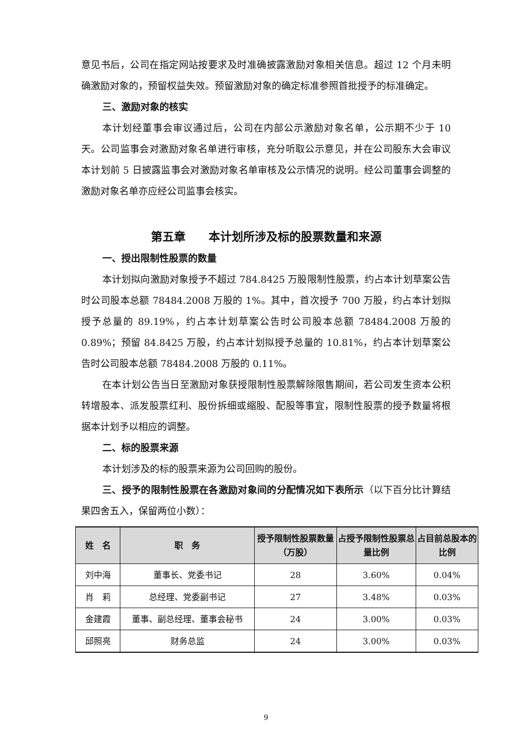意见书后，公司在指定网站按要求及时准确披露激励对象相关信息。超过 12 个月未明确激励对象的，预留权益失效。预留激励对象的确定标准参照首批授予的标准确定。
三、激励对象的核实
本计划经董事会审议通过后，公司在内部公示激励对象名单，公示期不少于 10 天。公司监事会对激励对象名单进行审核，充分听取公示意见，并在公司股东大会审议本计划前 5 日披露监事会对激励对象名单审核及公示情况的说明。经公司董事会调整的激励对象名单亦应经公司监事会核实。
第五章　　本计划所涉及标的股票数量和来源
一、授出限制性股票的数量
本计划拟向激励对象授予不超过 784.8425 万股限制性股票，约占本计划草案公告时公司股本总额 78484.2008 万股的 1%。其中，首次授予 700 万股，约占本计划拟授予总量的 89.19%，约占本计划草案公告时公司股本总额 78484.2008 万股的 0.89%；预留 84.8425 万股，约占本计划拟授予总量的 10.81%，约占本计划草案公告时公司股本总额 78484.2008 万股的 0.11%。
在本计划公告当日至激励对象获授限制性股票解除限售期间，若公司发生资本公积转增股本、派发股票红利、股份拆细或缩股、配股等事宜，限制性股票的授予数量将根据本计划予以相应的调整。
二、标的股票来源
本计划涉及的标的股票来源为公司回购的股份。
三、授予的限制性股票在各激励对象间的分配情况如下表所示（以下百分比计算结果四舍五入，保留两位小数）：
| 姓 名 | 职 务 | 授予限制性股票数量（万股） | 占授予限制性股票总量比例 | 占目前总股本的比例 |
| --- | --- | --- | --- | --- |
| 刘中海 | 董事长、党委书记 | 28 | 3.60% | 0.04% |
| 肖 莉 | 总经理、党委副书记 | 27 | 3.48% | 0.03% |
| 金建霞 | 董事、副总经理、董事会秘书 | 24 | 3.00% | 0.03% |
| 邱照亮 | 财务总监 | 24 | 3.00% | 0.03% |
9